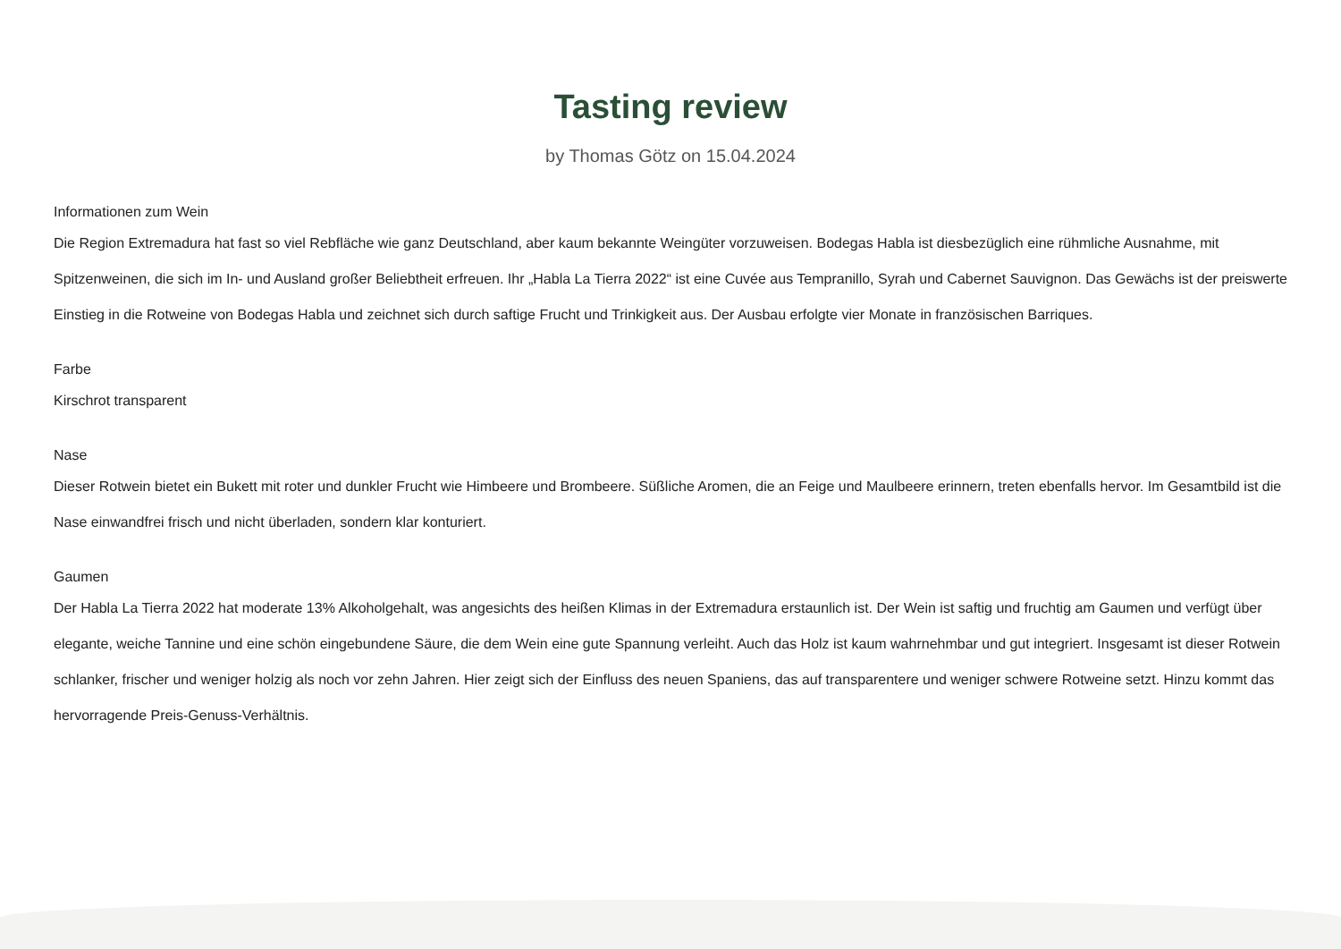Tasting review
by Thomas Götz on 15.04.2024
Informationen zum Wein
Die Region Extremadura hat fast so viel Rebfläche wie ganz Deutschland, aber kaum bekannte Weingüter vorzuweisen. Bodegas Habla ist diesbezüglich eine rühmliche Ausnahme, mit Spitzenweinen, die sich im In- und Ausland großer Beliebtheit erfreuen. Ihr „Habla La Tierra 2022“ ist eine Cuvée aus Tempranillo, Syrah und Cabernet Sauvignon. Das Gewächs ist der preiswerte Einstieg in die Rotweine von Bodegas Habla und zeichnet sich durch saftige Frucht und Trinkigkeit aus. Der Ausbau erfolgte vier Monate in französischen Barriques.
Farbe
Kirschrot transparent
Nase
Dieser Rotwein bietet ein Bukett mit roter und dunkler Frucht wie Himbeere und Brombeere. Süßliche Aromen, die an Feige und Maulbeere erinnern, treten ebenfalls hervor. Im Gesamtbild ist die Nase einwandfrei frisch und nicht überladen, sondern klar konturiert.
Gaumen
Der Habla La Tierra 2022 hat moderate 13% Alkoholgehalt, was angesichts des heißen Klimas in der Extremadura erstaunlich ist. Der Wein ist saftig und fruchtig am Gaumen und verfügt über elegante, weiche Tannine und eine schön eingebundene Säure, die dem Wein eine gute Spannung verleiht. Auch das Holz ist kaum wahrnehmbar und gut integriert. Insgesamt ist dieser Rotwein schlanker, frischer und weniger holzig als noch vor zehn Jahren. Hier zeigt sich der Einfluss des neuen Spaniens, das auf transparentere und weniger schwere Rotweine setzt. Hinzu kommt das hervorragende Preis-Genuss-Verhältnis.